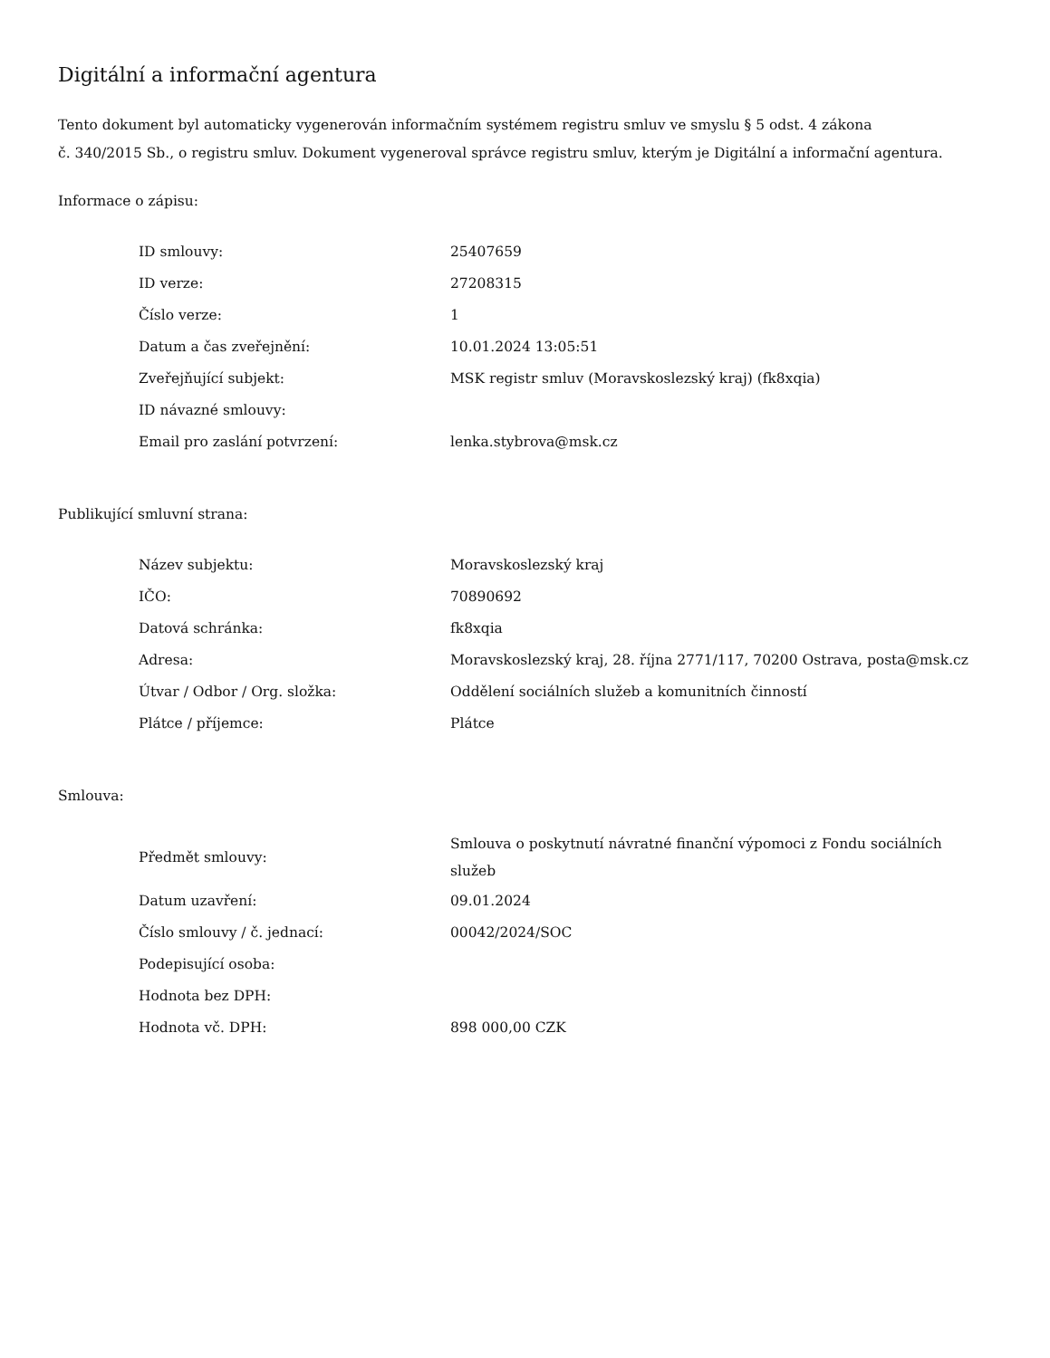Digitální a informační agentura
Tento dokument byl automaticky vygenerován informačním systémem registru smluv ve smyslu § 5 odst. 4 zákona
č. 340/2015 Sb., o registru smluv. Dokument vygeneroval správce registru smluv, kterým je Digitální a informační agentura.
Informace o zápisu:
| ID smlouvy: | 25407659 |
| ID verze: | 27208315 |
| Číslo verze: | 1 |
| Datum a čas zveřejnění: | 10.01.2024 13:05:51 |
| Zveřejňující subjekt: | MSK registr smluv (Moravskoslezský kraj) (fk8xqia) |
| ID návazné smlouvy: | |
| Email pro zaslání potvrzení: | lenka.stybrova@msk.cz |
Publikující smluvní strana:
| Název subjektu: | Moravskoslezský kraj |
| IČO: | 70890692 |
| Datová schránka: | fk8xqia |
| Adresa: | Moravskoslezský kraj, 28. října 2771/117, 70200 Ostrava, posta@msk.cz |
| Útvar / Odbor / Org. složka: | Oddělení sociálních služeb a komunitních činností |
| Plátce / příjemce: | Plátce |
Smlouva:
| Předmět smlouvy: | Smlouva o poskytnutí návratné finanční výpomoci z Fondu sociálních služeb |
| Datum uzavření: | 09.01.2024 |
| Číslo smlouvy / č. jednací: | 00042/2024/SOC |
| Podepisující osoba: | |
| Hodnota bez DPH: | |
| Hodnota vč. DPH: | 898 000,00 CZK |